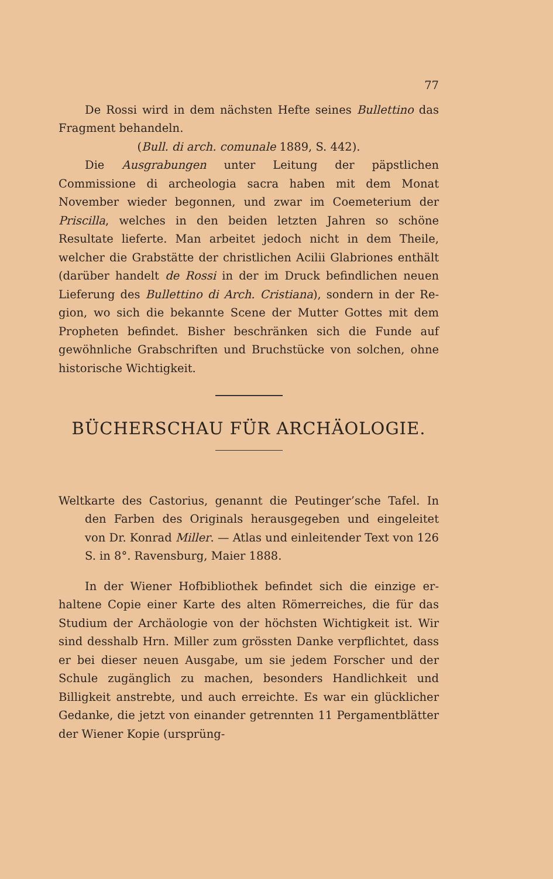77
De Rossi wird in dem nächsten Hefte seines Bullettino das Fragment behandeln.
(Bull. di arch. comunale 1889, S. 442).
Die Ausgrabungen unter Leitung der päpstlichen Commissione di archeologia sacra haben mit dem Monat November wieder begonnen, und zwar im Coemeterium der Priscilla, welches in den beiden letzten Jahren so schöne Resultate lieferte. Man arbeitet jedoch nicht in dem Theile, welcher die Grabstätte der christlichen Acilii Glabriones enthält (darüber handelt de Rossi in der im Druck befindlichen neuen Liefe­rung des Bullettino di Arch. Cristiana), sondern in der Re­gion, wo sich die bekannte Scene der Mutter Gottes mit dem Propheten befindet. Bisher beschränken sich die Funde auf gewöhnliche Grabschriften und Bruchstücke von solchen, ohne historische Wichtigkeit.
BÜCHERSCHAU FÜR ARCHÄOLOGIE.
Weltkarte des Castorius, genannt die Peutinger’sche Tafel. In den Farben des Originals herausgegeben und eingeleitet von Dr. Konrad Miller. — Atlas und einleitender Text von 126 S. in 8°. Ravensburg, Maier 1888.
In der Wiener Hofbibliothek befindet sich die einzige er­haltene Copie einer Karte des alten Römerreiches, die für das Studium der Archäologie von der höchsten Wichtigkeit ist. Wir sind desshalb Hrn. Miller zum grössten Danke ver­pflichtet, dass er bei dieser neuen Ausgabe, um sie jedem Forscher und der Schule zugänglich zu machen, besonders Handlichkeit und Billigkeit anstrebte, und auch erreichte. Es war ein glücklicher Gedanke, die jetzt von einander ge­trennten 11 Pergamentblätter der Wiener Kopie (ursprüng-